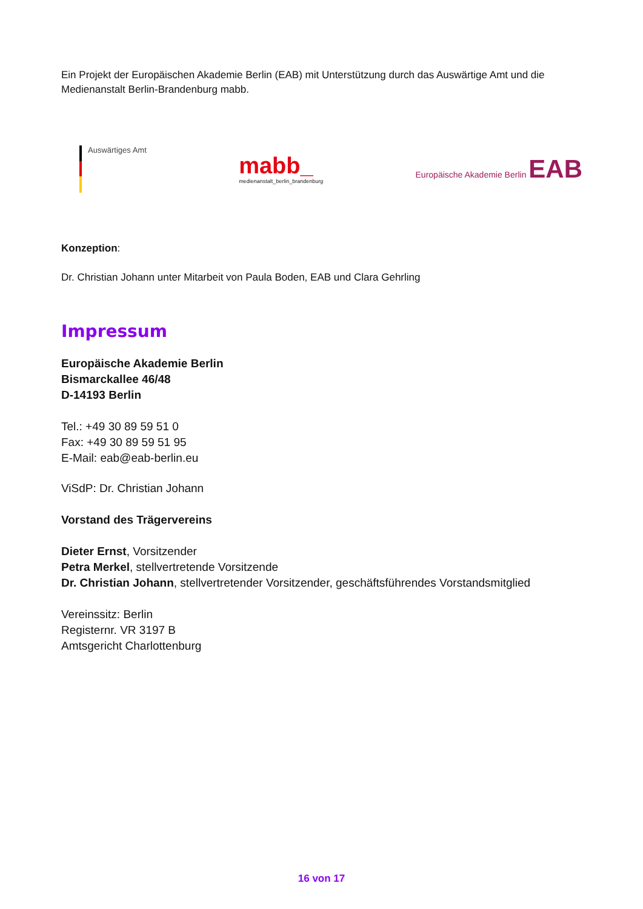Ein Projekt der Europäischen Akademie Berlin (EAB) mit Unterstützung durch das Auswärtige Amt und die Medienanstalt Berlin-Brandenburg mabb.
Auswärtiges Amt
mabb_
medienanstalt_berlin_brandenburg
Europäische Akademie Berlin EAB
Konzeption:
Dr. Christian Johann unter Mitarbeit von Paula Boden, EAB und Clara Gehrling
Impressum
Europäische Akademie Berlin
Bismarckallee 46/48
D-14193 Berlin
Tel.: +49 30 89 59 51 0
Fax: +49 30 89 59 51 95
E-Mail: eab@eab-berlin.eu
ViSdP: Dr. Christian Johann
Vorstand des Trägervereins
Dieter Ernst, Vorsitzender
Petra Merkel, stellvertretende Vorsitzende
Dr. Christian Johann, stellvertretender Vorsitzender, geschäftsführendes Vorstandsmitglied
Vereinssitz: Berlin
Registernr. VR 3197 B
Amtsgericht Charlottenburg
16 von 17